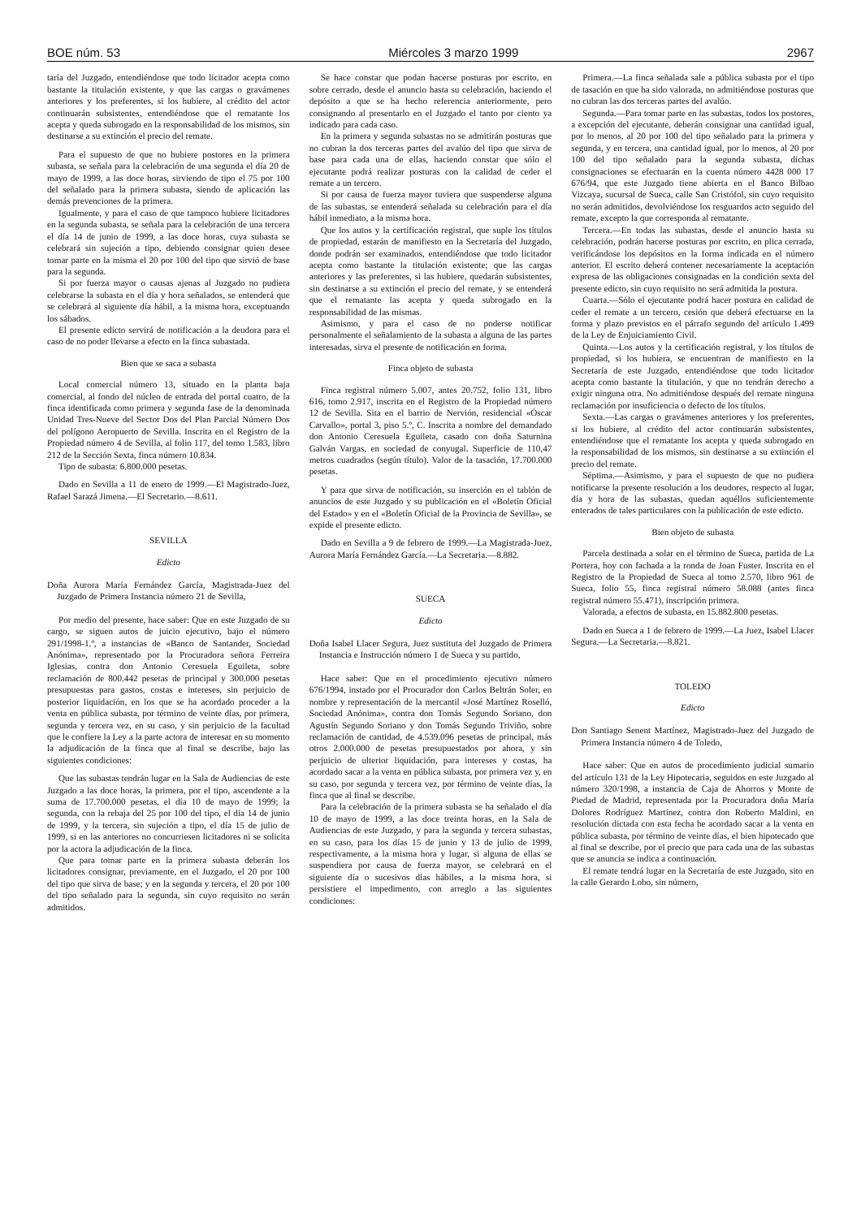BOE núm. 53 Miércoles 3 marzo 1999 2967
taría del Juzgado, entendiéndose que todo licitador acepta como bastante la titulación existente, y que las cargas o gravámenes anteriores y los preferentes, si los hubiere, al crédito del actor continuarán subsistentes, entendiéndose que el rematante los acepta y queda subrogado en la responsabilidad de los mismos, sin destinarse a su extinción el precio del remate.
Para el supuesto de que no hubiere postores en la primera subasta, se señala para la celebración de una segunda el día 20 de mayo de 1999, a las doce horas, sirviendo de tipo el 75 por 100 del señalado para la primera subasta, siendo de aplicación las demás prevenciones de la primera.
Igualmente, y para el caso de que tampoco hubiere licitadores en la segunda subasta, se señala para la celebración de una tercera el día 14 de junio de 1999, a las doce horas, cuya subasta se celebrará sin sujeción a tipo, debiendo consignar quien desee tomar parte en la misma el 20 por 100 del tipo que sirvió de base para la segunda.
Si por fuerza mayor o causas ajenas al Juzgado no pudiera celebrarse la subasta en el día y hora señalados, se entenderá que se celebrará al siguiente día hábil, a la misma hora, exceptuando los sábados.
El presente edicto servirá de notificación a la deudora para el caso de no poder llevarse a efecto en la finca subastada.
Bien que se saca a subasta
Local comercial número 13, situado en la planta baja comercial, al fondo del núcleo de entrada del portal cuatro, de la finca identificada como primera y segunda fase de la denominada Unidad Tres-Nueve del Sector Dos del Plan Parcial Número Dos del polígono Aeropuerto de Sevilla. Inscrita en el Registro de la Propiedad número 4 de Sevilla, al folio 117, del tomo 1.583, libro 212 de la Sección Sexta, finca número 10.834.
Tipo de subasta: 6.800.000 pesetas.
Dado en Sevilla a 11 de enero de 1999.—El Magistrado-Juez, Rafael Sarazá Jimena.—El Secretario.—8.611.
SEVILLA
Edicto
Doña Aurora María Fernández García, Magistrada-Juez del Juzgado de Primera Instancia número 21 de Sevilla,
Por medio del presente, hace saber: Que en este Juzgado de su cargo, se siguen autos de juicio ejecutivo, bajo el número 291/1998-1.º, a instancias de «Banco de Santander, Sociedad Anónima», representado por la Procuradora señora Ferreira Iglesias, contra don Antonio Ceresuela Eguileta, sobre reclamación de 800.442 pesetas de principal y 300.000 pesetas presupuestas para gastos, costas e intereses, sin perjuicio de posterior liquidación, en los que se ha acordado proceder a la venta en pública subasta, por término de veinte días, por primera, segunda y tercera vez, en su caso, y sin perjuicio de la facultad que le confiere la Ley a la parte actora de interesar en su momento la adjudicación de la finca que al final se describe, bajo las siguientes condiciones:
Que las subastas tendrán lugar en la Sala de Audiencias de este Juzgado a las doce horas, la primera, por el tipo, ascendente a la suma de 17.700.000 pesetas, el día 10 de mayo de 1999; la segunda, con la rebaja del 25 por 100 del tipo, el día 14 de junio de 1999, y la tercera, sin sujeción a tipo, el día 15 de julio de 1999, si en las anteriores no concurriesen licitadores ni se solicita por la actora la adjudicación de la finca.
Que para tomar parte en la primera subasta deberán los licitadores consignar, previamente, en el Juzgado, el 20 por 100 del tipo que sirva de base; y en la segunda y tercera, el 20 por 100 del tipo señalado para la segunda, sin cuyo requisito no serán admitidos.
Se hace constar que podan hacerse posturas por escrito, en sobre cerrado, desde el anuncio hasta su celebración, haciendo el depósito a que se ha hecho referencia anteriormente, pero consignando al presentarlo en el Juzgado el tanto por ciento ya indicado para cada caso.
En la primera y segunda subastas no se admitirán posturas que no cubran la dos terceras partes del avalúo del tipo que sirva de base para cada una de ellas, haciendo constar que sólo el ejecutante podrá realizar posturas con la calidad de ceder el remate a un tercero.
Si por causa de fuerza mayor tuviera que suspenderse alguna de las subastas, se entenderá señalada su celebración para el día hábil inmediato, a la misma hora.
Que los autos y la certificación registral, que suple los títulos de propiedad, estarán de manifiesto en la Secretaría del Juzgado, donde podrán ser examinados, entendiéndose que todo licitador acepta como bastante la titulación existente; que las cargas anteriores y las preferentes, si las hubiere, quedarán subsistentes, sin destinarse a su extinción el precio del remate, y se entenderá que el rematante las acepta y queda subrogado en la responsabilidad de las mismas.
Asimismo, y para el caso de no poderse notificar personalmente el señalamiento de la subasta a alguna de las partes interesadas, sirva el presente de notificación en forma.
Finca objeto de subasta
Finca registral número 5.007, antes 20.752, folio 131, libro 616, tomo 2.917, inscrita en el Registro de la Propiedad número 12 de Sevilla. Sita en el barrio de Nervión, residencial «Óscar Carvallo», portal 3, piso 5.º, C. Inscrita a nombre del demandado don Antonio Ceresuela Eguileta, casado con doña Saturnina Galván Vargas, en sociedad de conyugal. Superficie de 110,47 metros cuadrados (según título). Valor de la tasación, 17.700.000 pesetas.
Y para que sirva de notificación, su inserción en el tablón de anuncios de este Juzgado y su publicación en el «Boletín Oficial del Estado» y en el «Boletín Oficial de la Provincia de Sevilla», se expide el presente edicto.
Dado en Sevilla a 9 de febrero de 1999.—La Magistrada-Juez, Aurora María Fernández García.—La Secretaria.—8.882.
SUECA
Edicto
Doña Isabel Llacer Segura, Juez sustituta del Juzgado de Primera Instancia e Instrucción número 1 de Sueca y su partido,
Hace saber: Que en el procedimiento ejecutivo número 676/1994, instado por el Procurador don Carlos Beltrán Soler, en nombre y representación de la mercantil «José Martínez Roselló, Sociedad Anónima», contra don Tomás Segundo Soriano, don Agustín Segundo Soriano y don Tomás Segundo Triviño, sobre reclamación de cantidad, de 4.539.096 pesetas de principal, más otros 2.000.000 de pesetas presupuestados por ahora, y sin perjuicio de ulterior liquidación, para intereses y costas, ha acordado sacar a la venta en pública subasta, por primera vez y, en su caso, por segunda y tercera vez, por término de veinte días, la finca que al final se describe.
Para la celebración de la primera subasta se ha señalado el día 10 de mayo de 1999, a las doce treinta horas, en la Sala de Audiencias de este Juzgado, y para la segunda y tercera subastas, en su caso, para los días 15 de junio y 13 de julio de 1999, respectivamente, a la misma hora y lugar, si alguna de ellas se suspendiera por causa de fuerza mayor, se celebrará en el siguiente día o sucesivos días hábiles, a la misma hora, si persistiere el impedimento, con arreglo a las siguientes condiciones:
Primera.—La finca señalada sale a pública subasta por el tipo de tasación en que ha sido valorada, no admitiéndose posturas que no cubran las dos terceras partes del avalúo.
Segunda.—Para tomar parte en las subastas, todos los postores, a excepción del ejecutante, deberán consignar una cantidad igual, por lo menos, al 20 por 100 del tipo señalado para la primera y segunda, y en tercera, una cantidad igual, por lo menos, al 20 por 100 del tipo señalado para la segunda subasta, dichas consignaciones se efectuarán en la cuenta número 4428 000 17 676/94, que este Juzgado tiene abierta en el Banco Bilbao Vizcaya, sucursal de Sueca, calle San Cristófol, sin cuyo requisito no serán admitidos, devolviéndose los resguardos acto seguido del remate, excepto la que corresponda al rematante.
Tercera.—En todas las subastas, desde el anuncio hasta su celebración, podrán hacerse posturas por escrito, en plica cerrada, verificándose los depósitos en la forma indicada en el número anterior. El escrito deberá contener necesariamente la aceptación expresa de las obligaciones consignadas en la condición sexta del presente edicto, sin cuyo requisito no será admitida la postura.
Cuarta.—Sólo el ejecutante podrá hacer postura en calidad de ceder el remate a un tercero, cesión que deberá efectuarse en la forma y plazo previstos en el párrafo segundo del artículo 1.499 de la Ley de Enjuiciamiento Civil.
Quinta.—Los autos y la certificación registral, y los títulos de propiedad, si los hubiera, se encuentran de manifiesto en la Secretaría de este Juzgado, entendiéndose que todo licitador acepta como bastante la titulación, y que no tendrán derecho a exigir ninguna otra. No admitiéndose después del remate ninguna reclamación por insuficiencia o defecto de los títulos.
Sexta.—Las cargas o gravámenes anteriores y los preferentes, si los hubiere, al crédito del actor continuarán subsistentes, entendiéndose que el rematante los acepta y queda subrogado en la responsabilidad de los mismos, sin destinarse a su extinción el precio del remate.
Séptima.—Asimismo, y para el supuesto de que no pudiera notificarse la presente resolución a los deudores, respecto al lugar, día y hora de las subastas, quedan aquéllos suficientemente enterados de tales particulares con la publicación de este edicto.
Bien objeto de subasta
Parcela destinada a solar en el término de Sueca, partida de La Portera, hoy con fachada a la ronda de Joan Fuster. Inscrita en el Registro de la Propiedad de Sueca al tomo 2.570, libro 961 de Sueca, folio 55, finca registral número 58.088 (antes finca registral número 55.471), inscripción primera.
Valorada, a efectos de subasta, en 15.882.800 pesetas.
Dado en Sueca a 1 de febrero de 1999.—La Juez, Isabel Llacer Segura.—La Secretaria.—8.821.
TOLEDO
Edicto
Don Santiago Senent Martínez, Magistrado-Juez del Juzgado de Primera Instancia número 4 de Toledo,
Hace saber: Que en autos de procedimiento judicial sumario del artículo 131 de la Ley Hipotecaria, seguidos en este Juzgado al número 320/1998, a instancia de Caja de Ahorros y Monte de Piedad de Madrid, representada por la Procuradora doña María Dolores Rodríguez Martínez, contra don Roberto Maldini, en resolución dictada con esta fecha he acordado sacar a la venta en pública subasta, por término de veinte días, el bien hipotecado que al final se describe, por el precio que para cada una de las subastas que se anuncia se indica a continuación.
El remate tendrá lugar en la Secretaría de este Juzgado, sito en la calle Gerardo Lobo, sin número,